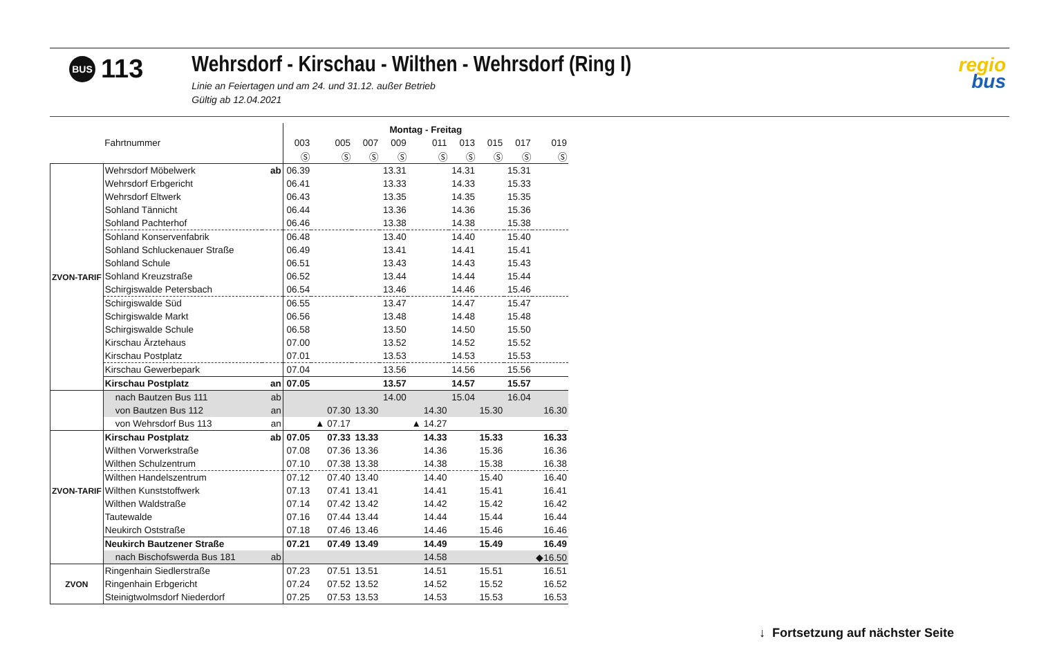BUS 113
Wehrsdorf - Kirschau - Wilthen - Wehrsdorf (Ring I)
Linie an Feiertagen und am 24. und 31.12. außer Betrieb
Gültig ab 12.04.2021
regio
bus
| | | | Montag - Freitag | | | | | | | | |
| | Fahrtnummer | | 003 | 005 | 007 | 009 | 011 | 013 | 015 | 017 | 019 |
| | | | Ⓢ | Ⓢ | Ⓢ | Ⓢ | Ⓢ | Ⓢ | Ⓢ | Ⓢ | Ⓢ |
| ZVON-TARIF | Wehrsdorf Möbelwerk | ab | 06.39 | | | 13.31 | | 14.31 | | 15.31 | |
| | Wehrsdorf Erbgericht | | 06.41 | | | 13.33 | | 14.33 | | 15.33 | |
| | Wehrsdorf Eltwerk | | 06.43 | | | 13.35 | | 14.35 | | 15.35 | |
| | Sohland Tännicht | | 06.44 | | | 13.36 | | 14.36 | | 15.36 | |
| | Sohland Pachterhof | | 06.46 | | | 13.38 | | 14.38 | | 15.38 | |
| | Sohland Konservenfabrik | | 06.48 | | | 13.40 | | 14.40 | | 15.40 | |
| | Sohland Schluckenauer Straße | | 06.49 | | | 13.41 | | 14.41 | | 15.41 | |
| | Sohland Schule | | 06.51 | | | 13.43 | | 14.43 | | 15.43 | |
| | Sohland Kreuzstraße | | 06.52 | | | 13.44 | | 14.44 | | 15.44 | |
| | Schirgiswalde Petersbach | | 06.54 | | | 13.46 | | 14.46 | | 15.46 | |
| | Schirgiswalde Süd | | 06.55 | | | 13.47 | | 14.47 | | 15.47 | |
| | Schirgiswalde Markt | | 06.56 | | | 13.48 | | 14.48 | | 15.48 | |
| | Schirgiswalde Schule | | 06.58 | | | 13.50 | | 14.50 | | 15.50 | |
| | Kirschau Ärztehaus | | 07.00 | | | 13.52 | | 14.52 | | 15.52 | |
| | Kirschau Postplatz | | 07.01 | | | 13.53 | | 14.53 | | 15.53 | |
| | Kirschau Gewerbepark | | 07.04 | | | 13.56 | | 14.56 | | 15.56 | |
| | Kirschau Postplatz | an | 07.05 | | | 13.57 | | 14.57 | | 15.57 | |
| | nach Bautzen Bus 111 | ab | | | | 14.00 | | 15.04 | | 16.04 | |
| | von Bautzen Bus 112 | an | | 07.30 | 13.30 | | 14.30 | | 15.30 | | 16.30 |
| | von Wehrsdorf Bus 113 | an | | ▲ 07.17 | | | ▲ 14.27 | | | | |
| ZVON-TARIF | Kirschau Postplatz | ab | 07.05 | 07.33 | 13.33 | | 14.33 | | 15.33 | | 16.33 |
| | Wilthen Vorwerkstraße | | 07.08 | 07.36 | 13.36 | | 14.36 | | 15.36 | | 16.36 |
| | Wilthen Schulzentrum | | 07.10 | 07.38 | 13.38 | | 14.38 | | 15.38 | | 16.38 |
| | Wilthen Handelszentrum | | 07.12 | 07.40 | 13.40 | | 14.40 | | 15.40 | | 16.40 |
| | Wilthen Kunststoffwerk | | 07.13 | 07.41 | 13.41 | | 14.41 | | 15.41 | | 16.41 |
| | Wilthen Waldstraße | | 07.14 | 07.42 | 13.42 | | 14.42 | | 15.42 | | 16.42 |
| | Tautewalde | | 07.16 | 07.44 | 13.44 | | 14.44 | | 15.44 | | 16.44 |
| | Neukirch Oststraße | | 07.18 | 07.46 | 13.46 | | 14.46 | | 15.46 | | 16.46 |
| | Neukirch Bautzener Straße | | 07.21 | 07.49 | 13.49 | | 14.49 | | 15.49 | | 16.49 |
| | nach Bischofswerda Bus 181 | ab | | | | | 14.58 | | | | ◆16.50 |
| ZVON | Ringenhain Siedlerstraße | | 07.23 | 07.51 | 13.51 | | 14.51 | | 15.51 | | 16.51 |
| | Ringenhain Erbgericht | | 07.24 | 07.52 | 13.52 | | 14.52 | | 15.52 | | 16.52 |
| | Steinigtwolmsdorf Niederdorf | | 07.25 | 07.53 | 13.53 | | 14.53 | | 15.53 | | 16.53 |
↓ Fortsetzung auf nächster Seite